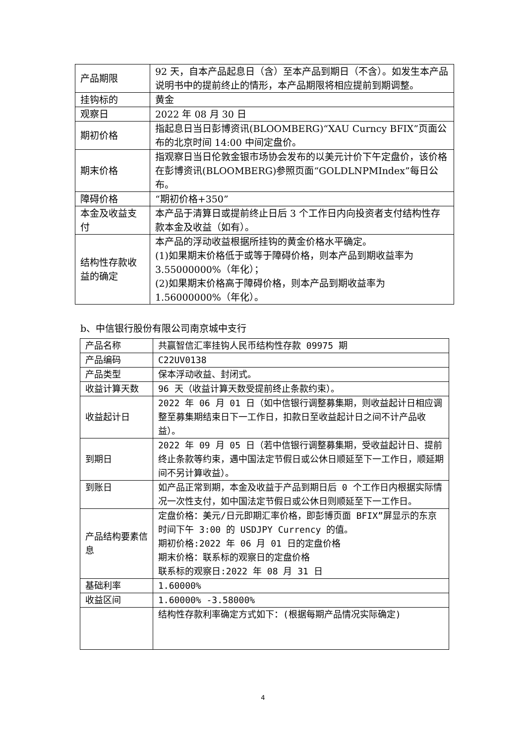| 产品期限 | 92 天，自本产品起息日（含）至本产品到期日（不含）。如发生本产品说明书中的提前终止的情形，本产品期限将相应提前到期调整。 |
| 挂钩标的 | 黄金 |
| 观察日 | 2022 年 08 月 30 日 |
| 期初价格 | 指起息日当日彭博资讯(BLOOMBERG)“XAU Curncy BFIX”页面公布的北京时间 14:00 中间定盘价。 |
| 期末价格 | 指观察日当日伦敦金银市场协会发布的以美元计价下午定盘价，该价格在彭博资讯(BLOOMBERG)参照页面“GOLDLNPMIndex”每日公布。 |
| 障碍价格 | “期初价格+350” |
| 本金及收益支付 | 本产品于清算日或提前终止日后 3 个工作日内向投资者支付结构性存款本金及收益（如有）。 |
| 结构性存款收益的确定 | 本产品的浮动收益根据所挂钩的黄金价格水平确定。 (1)如果期末价格低于或等于障碍价格，则本产品到期收益率为 3.55000000%（年化）； (2)如果期末价格高于障碍价格，则本产品到期收益率为 1.56000000%（年化）。 |
b、中信银行股份有限公司南京城中支行
| 产品名称 | 共赢智信汇率挂钩人民币结构性存款 09975 期 |
| 产品编码 | C22UV0138 |
| 产品类型 | 保本浮动收益、封闭式。 |
| 收益计算天数 | 96 天（收益计算天数受提前终止条款约束）。 |
| 收益起计日 | 2022 年 06 月 01 日（如中信银行调整募集期，则收益起计日相应调整至募集期结束日下一工作日，扣款日至收益起计日之间不计产品收益）。 |
| 到期日 | 2022 年 09 月 05 日（若中信银行调整募集期，受收益起计日、提前终止条款等约束，遇中国法定节假日或公休日顺延至下一工作日，顺延期间不另计算收益）。 |
| 到账日 | 如产品正常到期，本金及收益于产品到期日后 0 个工作日内根据实际情况一次性支付，如中国法定节假日或公休日则顺延至下一工作日。 |
| 产品结构要素信息 | 定盘价格：美元/日元即期汇率价格，即彭博页面 BFIX”屏显示的东京时间下午 3:00 的 USDJPY Currency 的值。 期初价格:2022 年 06 月 01 日的定盘价格 期末价格：联系标的观察日的定盘价格 联系标的观察日:2022 年 08 月 31 日 |
| 基础利率 | 1.60000% |
| 收益区间 | 1.60000% -3.58000% |
| | 结构性存款利率确定方式如下：(根据每期产品情况实际确定) |
4